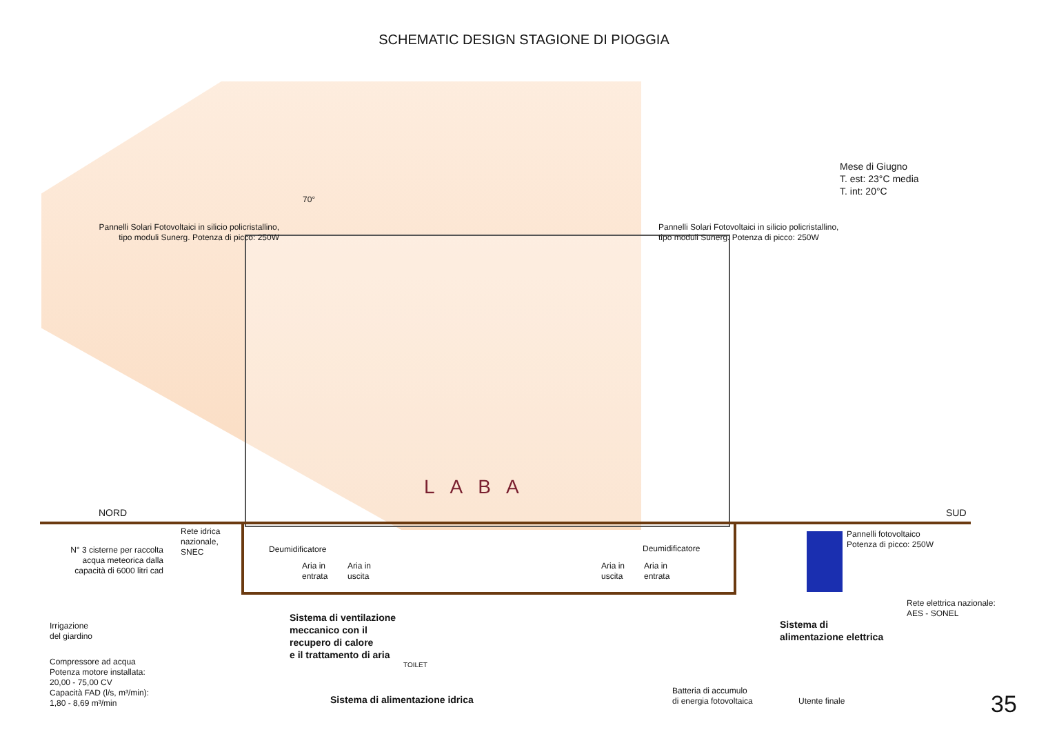SCHEMATIC DESIGN STAGIONE DI PIOGGIA
Mese di Giugno
T. est: 23°C media
T. int: 20°C
70°
Pannelli Solari Fotovoltaici in silicio policristallino, tipo moduli Sunerg. Potenza di picco: 250W
Pannelli Solari Fotovoltaici in silicio policristallino, tipo moduli Sunerg. Potenza di picco: 250W
LABA
NORD SUD
Rete idrica
nazionale,
SNEC
N° 3 cisterne per raccolta acqua meteorica dalla capacità di 6000 litri cad
Deumidificatore
Aria in
entrata
Aria in
uscita
Deumidificatore
Aria in
uscita
Aria in
entrata
Pannelli fotovoltaico
Potenza di picco: 250W
Irrigazione
del giardino
Sistema di ventilazione
meccanico con il
recupero di calore
e il trattamento di aria
TOILET
Sistema di
alimentazione elettrica
Rete elettrica nazionale:
AES - SONEL
Compressore ad acqua
Potenza motore installata:
20,00 - 75,00 CV
Capacità FAD (l/s, m³/min):
1,80 - 8,69 m³/min
Sistema di alimentazione idrica
Batteria di accumulo
di energia fotovoltaica
Utente finale 35